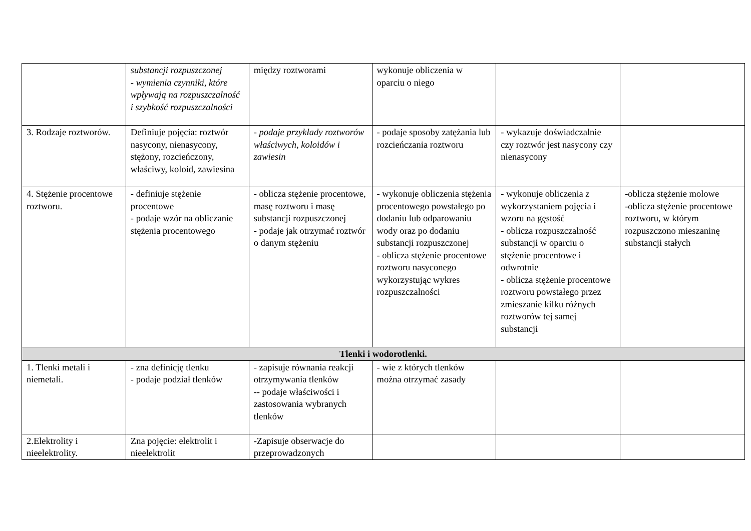| | substancji rozpuszczonej - wymienia czynniki, które wpływają na rozpuszczalność i szybkość rozpuszczalności | między roztworami | wykonuje obliczenia w oparciu o niego | | |
| 3. Rodzaje roztworów. | Definiuje pojęcia: roztwór nasycony, nienasycony, stężony, rozcieńczony, właściwy, koloid, zawiesina | - podaje przykłady roztworów właściwych, koloidów i zawiesin | - podaje sposoby zatężania lub rozcieńczania roztworu | - wykazuje doświadczalnie czy roztwór jest nasycony czy nienasycony | |
| 4. Stężenie procentowe roztworu. | - definiuje stężenie procentowe - podaje wzór na obliczanie stężenia procentowego | - oblicza stężenie procentowe, masę roztworu i masę substancji rozpuszczonej - podaje jak otrzymać roztwór o danym stężeniu | - wykonuje obliczenia stężenia procentowego powstałego po dodaniu lub odparowaniu wody oraz po dodaniu substancji rozpuszczonej - oblicza stężenie procentowe roztworu nasyconego wykorzystując wykres rozpuszczalności | - wykonuje obliczenia z wykorzystaniem pojęcia i wzoru na gęstość - oblicza rozpuszczalność substancji w oparciu o stężenie procentowe i odwrotnie - oblicza stężenie procentowe roztworu powstałego przez zmieszanie kilku różnych roztworów tej samej substancji | -oblicza stężenie molowe -oblicza stężenie procentowe roztworu, w którym rozpuszczono mieszaninę substancji stałych |
| Tlenki i wodorotlenki. | | | | | |
| 1. Tlenki metali i niemetali. | - zna definicję tlenku - podaje podział tlenków | - zapisuje równania reakcji otrzymywania tlenków -- podaje właściwości i zastosowania wybranych tlenków | - wie z których tlenków można otrzymać zasady | | |
| 2.Elektrolity i nieelektrolity. | Zna pojęcie: elektrolit i nieelektrolit | -Zapisuje obserwacje do przeprowadzonych | | | |